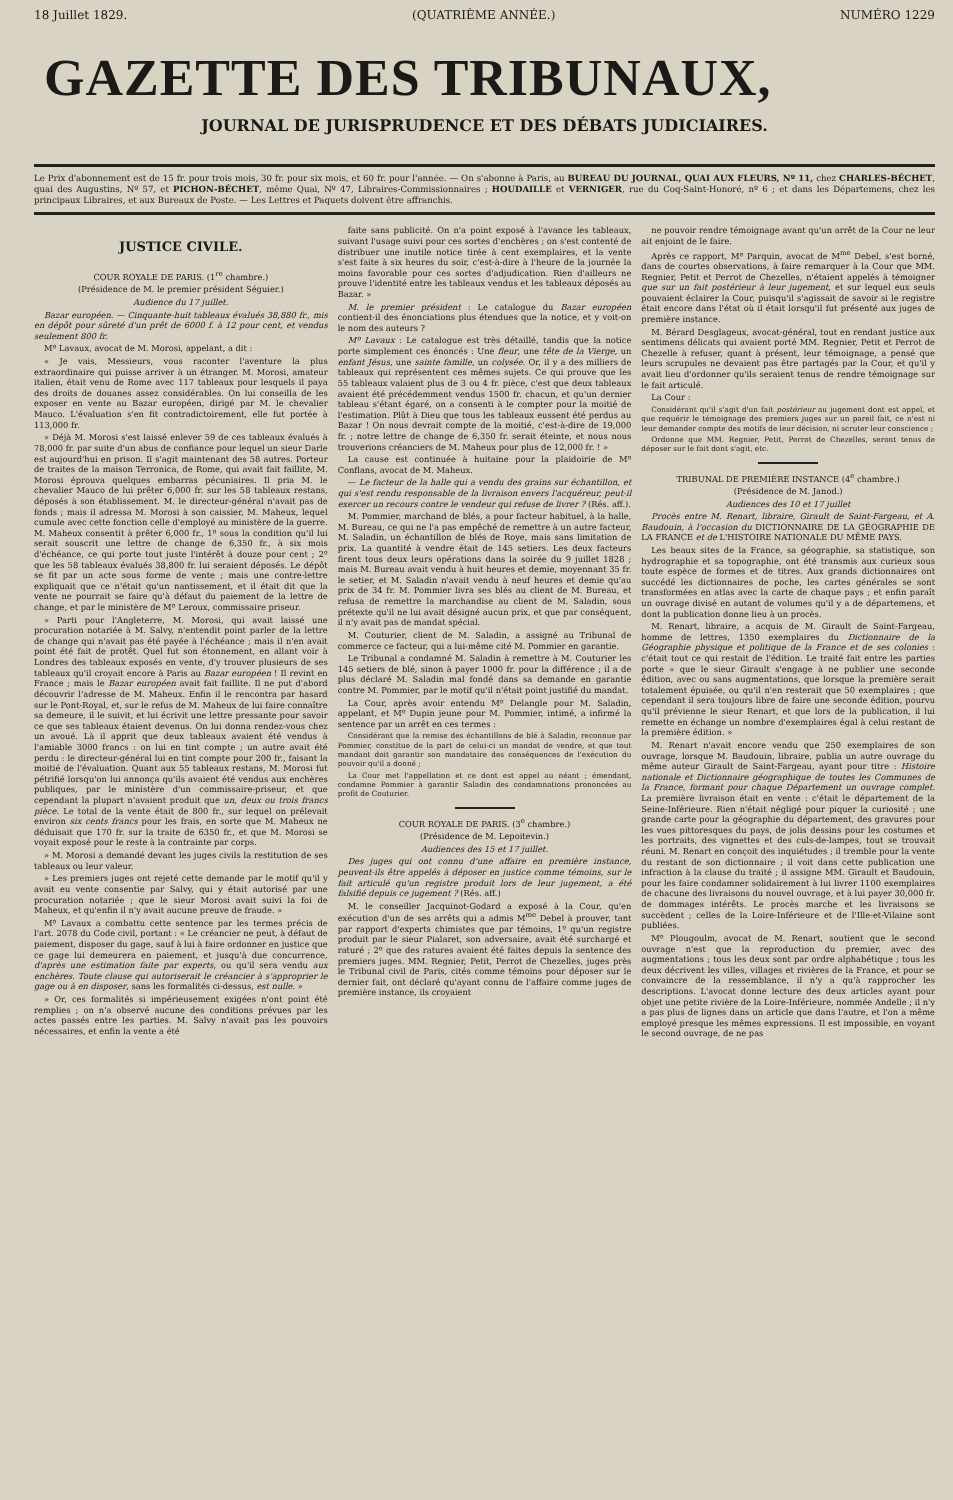18 Juillet 1829. (QUATRIÈME ANNÉE.) NUMÉRO 1229
GAZETTE DES TRIBUNAUX,
JOURNAL DE JURISPRUDENCE ET DES DÉBATS JUDICIAIRES.
Le Prix d'abonnement est de 15 fr. pour trois mois, 30 fr. pour six mois, et 60 fr. pour l'année. — On s'abonne à Paris, au BUREAU DU JOURNAL, QUAI AUX FLEURS, Nº 11, chez CHARLES-BÉCHET, quai des Augustins, Nº 57, et PICHON-BÉCHET, même Quai, Nº 47, Libraires-Commissionnaires ; HOUDAILLE et VERNIGER, rue du Coq-Saint-Honoré, nº 6 ; et dans les Départemens, chez les principaux Libraires, et aux Bureaux de Poste. — Les Lettres et Paquets doivent être affranchis.
JUSTICE CIVILE.
COUR ROYALE DE PARIS. (1<sup>re</sup> chambre.)
(Présidence de M. le premier président Séguier.)
Audience du 17 juillet.
Bazar européen. — Cinquante-huit tableaux évalués 38,880 fr., mis en dépôt pour sûreté d'un prêt de 6000 f. à 12 pour cent, et vendus seulement 800 fr.
Mº Lavaux, avocat de M. Morosi, appelant, a dit :
« Je vais, Messieurs, vous raconter l'aventure la plus extraordinaire qui puisse arriver à un étranger. M. Morosi, amateur italien, était venu de Rome avec 117 tableaux pour lesquels il paya des droits de douanes assez considérables. On lui conseilla de les exposer en vente au Bazar européen, dirigé par M. le chevalier Mauco. L'évaluation s'en fit contradictoirement, elle fut portée à 113,000 fr.
» Déjà M. Morosi s'est laissé enlever 59 de ces tableaux évalués à 78,000 fr. par suite d'un abus de confiance pour lequel un sieur Darle est aujourd'hui en prison. Il s'agit maintenant des 58 autres. Porteur de traites de la maison Terronica, de Rome, qui avait fait faillite, M. Morosi éprouva quelques embarras pécuniaires. Il pria M. le chevalier Mauco de lui prêter 6,000 fr. sur les 58 tableaux restans, déposés à son établissement. M. le directeur-général n'avait pas de fonds ; mais il adressa M. Morosi à son caissier, M. Maheux, lequel cumule avec cette fonction celle d'employé au ministère de la guerre. M. Maheux consentit à prêter 6,000 fr., 1º sous la condition qu'il lui serait souscrit une lettre de change de 6,350 fr., à six mois d'échéance, ce qui porte tout juste l'intérêt à douze pour cent ; 2º que les 58 tableaux évalués 38,800 fr. lui seraient déposés. Le dépôt se fit par un acte sous forme de vente ; mais une contre-lettre expliquait que ce n'était qu'un nantissement, et il était dit que la vente ne pourrait se faire qu'à défaut du paiement de la lettre de change, et par le ministère de Mº Leroux, commissaire priseur.
» Parti pour l'Angleterre, M. Morosi, qui avait laissé une procuration notariée à M. Salvy, n'entendit point parler de la lettre de change qui n'avait pas été payée à l'échéance ; mais il n'en avait point été fait de protêt. Quel fut son étonnement, en allant voir à Londres des tableaux exposés en vente, d'y trouver plusieurs de ses tableaux qu'il croyait encore à Paris au Bazar européen ! Il revint en France ; mais le Bazar européen avait fait faillite. Il ne put d'abord découvrir l'adresse de M. Maheux. Enfin il le rencontra par hasard sur le Pont-Royal, et, sur le refus de M. Maheux de lui faire connaître sa demeure, il le suivit, et lui écrivit une lettre pressante pour savoir ce que ses tableaux étaient devenus. On lui donna rendez-vous chez un avoué. Là il apprit que deux tableaux avaient été vendus à l'amiable 3000 francs : on lui en tint compte ; un autre avait été perdu : le directeur-général lui en tint compte pour 200 fr., faisant la moitié de l'évaluation. Quant aux 55 tableaux restans, M. Morosi fut pétrifié lorsqu'on lui annonça qu'ils avaient été vendus aux enchères publiques, par le ministère d'un commissaire-priseur, et que cependant la plupart n'avaient produit que un, deux ou trois francs pièce. Le total de la vente était de 800 fr., sur lequel on prélevait environ six cents francs pour les frais, en sorte que M. Maheux ne déduisait que 170 fr. sur la traite de 6350 fr., et que M. Morosi se voyait exposé pour le reste à la contrainte par corps.
» M. Morosi a demandé devant les juges civils la restitution de ses tableaux ou leur valeur.
» Les premiers juges ont rejeté cette demande par le motif qu'il y avait eu vente consentie par Salvy, qui y était autorisé par une procuration notariée ; que le sieur Morosi avait suivi la foi de Maheux, et qu'enfin il n'y avait aucune preuve de fraude. »
Mº Lavaux a combattu cette sentence par les termes précis de l'art. 2078 du Code civil, portant : « Le créancier ne peut, à défaut de paiement, disposer du gage, sauf à lui à faire ordonner en justice que ce gage lui demeurera en paiement, et jusqu'à due concurrence, d'après une estimation faite par experts, ou qu'il sera vendu aux enchères. Toute clause qui autoriserait le créancier à s'approprier le gage ou à en disposer, sans les formalités ci-dessus, est nulle. »
» Or, ces formalités si impérieusement exigées n'ont point été remplies ; on n'a observé aucune des conditions prévues par les actes passés entre les parties. M. Salvy n'avait pas les pouvoirs nécessaires, et enfin la vente a été
faite sans publicité. On n'a point exposé à l'avance les tableaux, suivant l'usage suivi pour ces sortes d'enchères ; on s'est contenté de distribuer une inutile notice tirée à cent exemplaires, et la vente s'est faite à six heures du soir, c'est-à-dire à l'heure de la journée la moins favorable pour ces sortes d'adjudication. Rien d'ailleurs ne prouve l'identité entre les tableaux vendus et les tableaux déposés au Bazar. »
M. le premier président : Le catalogue du Bazar européen contient-il des énonciations plus étendues que la notice, et y voit-on le nom des auteurs ?
Mº Lavaux : Le catalogue est très détaillé, tandis que la notice porte simplement ces énoncés : Une fleur, une tête de la Vierge, un enfant Jésus, une sainte famille, un colysée. Or, il y a des milliers de tableaux qui représentent ces mêmes sujets. Ce qui prouve que les 55 tableaux valaient plus de 3 ou 4 fr. pièce, c'est que deux tableaux avaient été précédemment vendus 1500 fr. chacun, et qu'un dernier tableau s'étant égaré, on a consenti à le compter pour la moitié de l'estimation. Plût à Dieu que tous les tableaux eussent été perdus au Bazar ! On nous devrait compte de la moitié, c'est-à-dire de 19,000 fr. ; notre lettre de change de 6,350 fr. serait éteinte, et nous nous trouverions créanciers de M. Maheux pour plus de 12,000 fr. ! »
La cause est continuée à huitaine pour la plaidoirie de Mº Conflans, avocat de M. Maheux.
— Le facteur de la halle qui a vendu des grains sur échantillon, et qui s'est rendu responsable de la livraison envers l'acquéreur, peut-il exercer un recours contre le vendeur qui refuse de livrer ? (Rés. aff.).
M. Pommier, marchand de blés, a pour facteur habituel, à la halle, M. Bureau, ce qui ne l'a pas empêché de remettre à un autre facteur, M. Saladin, un échantillon de blés de Roye, mais sans limitation de prix. La quantité à vendre était de 145 setiers. Les deux facteurs firent tous deux leurs opérations dans la soirée du 9 juillet 1828 ; mais M. Bureau avait vendu à huit heures et demie, moyennant 35 fr. le setier, et M. Saladin n'avait vendu à neuf heures et demie qu'au prix de 34 fr. M. Pommier livra ses blés au client de M. Bureau, et refusa de remettre la marchandise au client de M. Saladin, sous prétexte qu'il ne lui avait désigné aucun prix, et que par conséquent, il n'y avait pas de mandat spécial.
M. Couturier, client de M. Saladin, a assigné au Tribunal de commerce ce facteur, qui a lui-même cité M. Pommier en garantie.
Le Tribunal a condamné M. Saladin à remettre à M. Couturier les 145 setiers de blé, sinon à payer 1000 fr. pour la différence ; il a de plus déclaré M. Saladin mal fondé dans sa demande en garantie contre M. Pommier, par le motif qu'il n'était point justifié du mandat.
La Cour, après avoir entendu Mº Delangle pour M. Saladin, appelant, et Mº Dupin jeune pour M. Pommier, intimé, a infirmé la sentence par un arrêt en ces termes :
Considérant que la remise des échantillons de blé à Saladin, reconnue par Pommier, constitue de la part de celui-ci un mandat de vendre, et que tout mandant doit garantir son mandataire des conséquences de l'exécution du pouvoir qu'il a donné ;
La Cour met l'appellation et ce dont est appel au néant ; émendant, condamne Pommier à garantir Saladin des condamnations prononcées au profit de Couturier.
COUR ROYALE DE PARIS. (3<sup>e</sup> chambre.)
(Présidence de M. Lepoitevin.)
Audiences des 15 et 17 juillet.
Des juges qui ont connu d'une affaire en première instance, peuvent-ils être appelés à déposer en justice comme témoins, sur le fait articulé qu'un registre produit lors de leur jugement, a été falsifié depuis ce jugement ? (Rés. aff.)
M. le conseiller Jacquinot-Godard a exposé à la Cour, qu'en exécution d'un de ses arrêts qui a admis M<sup>me</sup> Debel à prouver, tant par rapport d'experts chimistes que par témoins, 1º qu'un registre produit par le sieur Pialaret, son adversaire, avait été surchargé et raturé ; 2º que des ratures avaient été faites depuis la sentence des premiers juges. MM. Regnier, Petit, Perrot de Chezelles, juges près le Tribunal civil de Paris, cités comme témoins pour déposer sur le dernier fait, ont déclaré qu'ayant connu de l'affaire comme juges de première instance, ils croyaient
ne pouvoir rendre témoignage avant qu'un arrêt de la Cour ne leur ait enjoint de le faire.
Après ce rapport, Mº Parquin, avocat de M<sup>me</sup> Debel, s'est borné, dans de courtes observations, à faire remarquer à la Cour que MM. Regnier, Petit et Perrot de Chezelles, n'étaient appelés à témoigner que sur un fait postérieur à leur jugement, et sur lequel eux seuls pouvaient éclairer la Cour, puisqu'il s'agissait de savoir si le registre était encore dans l'état où il était lorsqu'il fut présenté aux juges de première instance.
M. Bérard Desglageux, avocat-général, tout en rendant justice aux sentimens délicats qui avaient porté MM. Regnier, Petit et Perrot de Chezelle à refuser, quant à présent, leur témoignage, a pensé que leurs scrupules ne devaient pas être partagés par la Cour, et qu'il y avait lieu d'ordonner qu'ils seraient tenus de rendre témoignage sur le fait articulé.
La Cour :
Considérant qu'il s'agit d'un fait postérieur au jugement dont est appel, et que requérir le témoignage des premiers juges sur un pareil fait, ce n'est ni leur demander compte des motifs de leur décision, ni scruter leur conscience ;
Ordonne que MM. Regnier, Petit, Perrot de Chezelles, seront tenus de déposer sur le fait dont s'agit, etc.
TRIBUNAL DE PREMIÈRE INSTANCE (4<sup>e</sup> chambre.)
(Présidence de M. Janod.)
Audiences des 10 et 17 juillet
Procès entre M. Renart, libraire, Girault de Saint-Fargeau, et A. Baudouin, à l'occasion du DICTIONNAIRE DE LA GÉOGRAPHIE DE LA FRANCE et de L'HISTOIRE NATIONALE DU MÊME PAYS.
Les beaux sites de la France, sa géographie, sa statistique, son hydrographie et sa topographie, ont été transmis aux curieux sous toute espèce de formes et de titres. Aux grands dictionnaires ont succédé les dictionnaires de poche, les cartes générales se sont transformées en atlas avec la carte de chaque pays ; et enfin paraît un ouvrage divisé en autant de volumes qu'il y a de départemens, et dont la publication donne lieu à un procès.
M. Renart, libraire, a acquis de M. Girault de Saint-Fargeau, homme de lettres, 1350 exemplaires du Dictionnaire de la Géographie physique et politique de la France et de ses colonies : c'était tout ce qui restait de l'édition. Le traité fait entre les parties porte « que le sieur Girault s'engage à ne publier une seconde édition, avec ou sans augmentations, que lorsque la première serait totalement épuisée, ou qu'il n'en resterait que 50 exemplaires ; que cependant il sera toujours libre de faire une seconde édition, pourvu qu'il prévienne le sieur Renart, et que lors de la publication, il lui remette en échange un nombre d'exemplaires égal à celui restant de la première édition. »
M. Renart n'avait encore vendu que 250 exemplaires de son ouvrage, lorsque M. Baudouin, libraire, publia un autre ouvrage du même auteur Girault de Saint-Fargeau, ayant pour titre : Histoire nationale et Dictionnaire géographique de toutes les Communes de la France, formant pour chaque Département un ouvrage complet. La première livraison était en vente : c'était le département de la Seine-Inférieure. Rien n'était négligé pour piquer la curiosité ; une grande carte pour la géographie du département, des gravures pour les vues pittoresques du pays, de jolis dessins pour les costumes et les portraits, des vignettes et des culs-de-lampes, tout se trouvait réuni. M. Renart en conçoit des inquiétudes ; il tremble pour la vente du restant de son dictionnaire ; il voit dans cette publication une infraction à la clause du traité ; il assigne MM. Girault et Baudouin, pour les faire condamner solidairement à lui livrer 1100 exemplaires de chacune des livraisons du nouvel ouvrage, et à lui payer 30,000 fr. de dommages intérêts. Le procès marche et les livraisons se succèdent ; celles de la Loire-Inférieure et de l'Ille-et-Vilaine sont publiées.
Mº Plougoulm, avocat de M. Renart, soutient que le second ouvrage n'est que la reproduction du premier, avec des augmentations ; tous les deux sont par ordre alphabétique ; tous les deux décrivent les villes, villages et rivières de la France, et pour se convaincre de la ressemblance, il n'y a qu'à rapprocher les descriptions. L'avocat donne lecture des deux articles ayant pour objet une petite rivière de la Loire-Inférieure, nommée Andelle ; il n'y a pas plus de lignes dans un article que dans l'autre, et l'on a même employé presque les mêmes expressions. Il est impossible, en voyant le second ouvrage, de ne pas